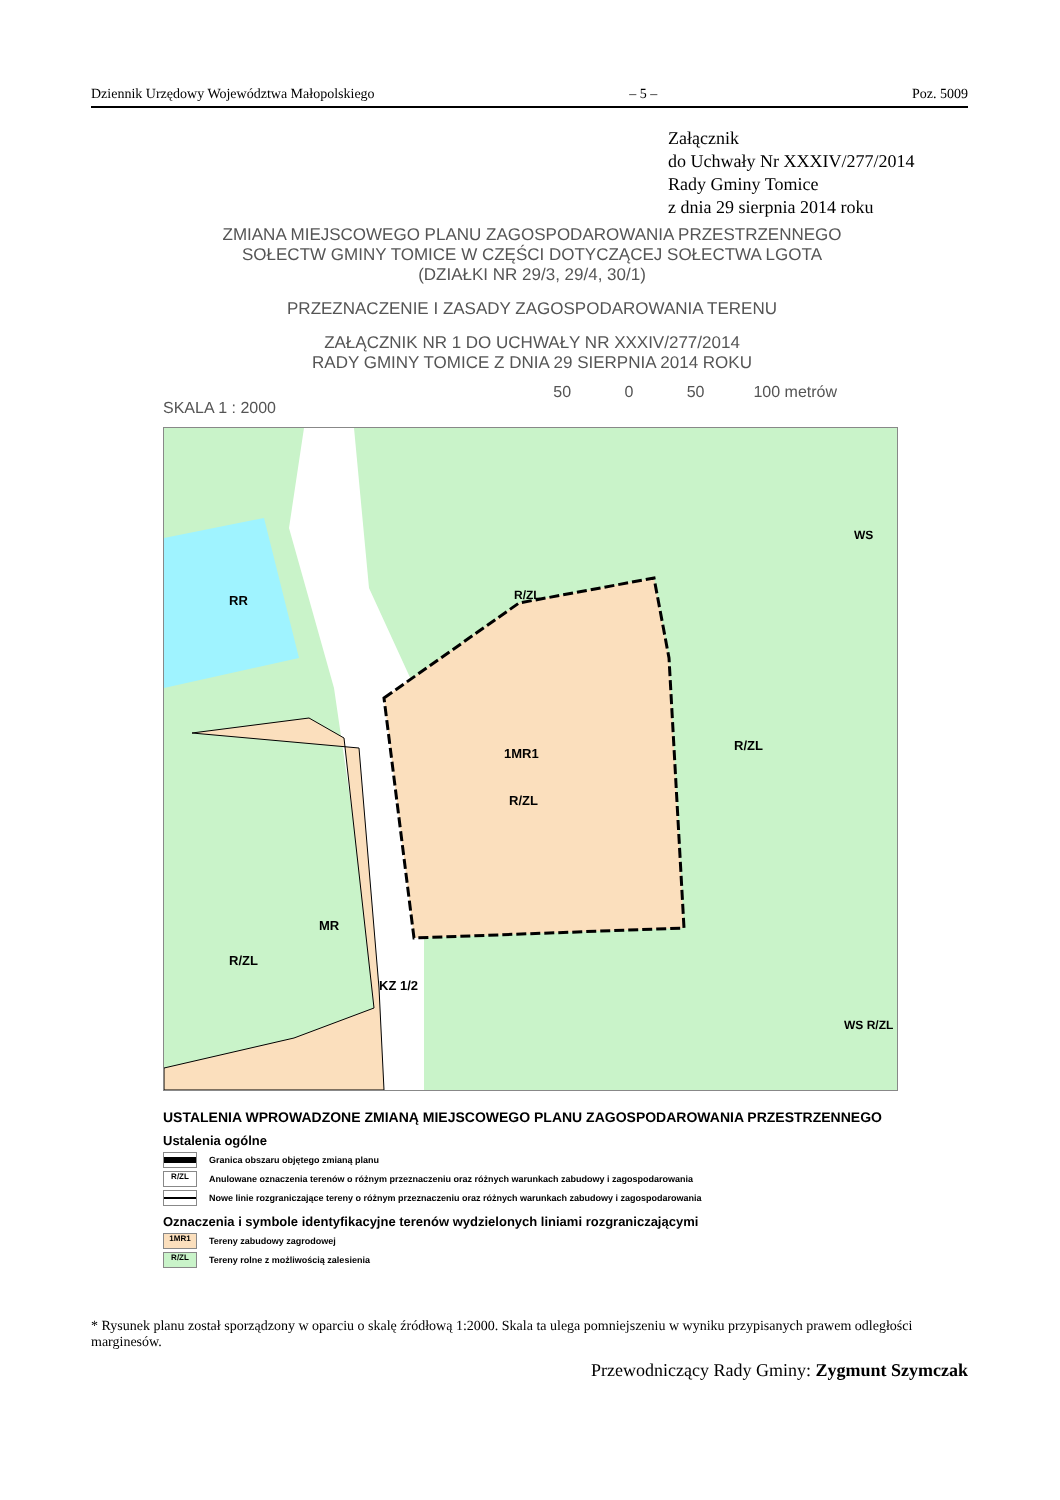Dziennik Urzędowy Województwa Małopolskiego – 5 – Poz. 5009
Załącznik
do Uchwały Nr XXXIV/277/2014
Rady Gminy Tomice
z dnia 29 sierpnia 2014 roku
ZMIANA MIEJSCOWEGO PLANU ZAGOSPODAROWANIA PRZESTRZENNEGO
SOŁECTW GMINY TOMICE W CZĘŚCI DOTYCZĄCEJ SOŁECTWA LGOTA
(DZIAŁKI NR 29/3, 29/4, 30/1)
PRZEZNACZENIE I ZASADY ZAGOSPODAROWANIA TERENU
ZAŁĄCZNIK NR 1 DO UCHWAŁY NR XXXIV/277/2014
RADY GMINY TOMICE Z DNIA 29 SIERPNIA 2014 ROKU
SKALA 1 : 2000 50 0 50 100 metrów
RR
1MR1
R/ZL
R/ZL
R/ZL
MR
R/ZL
KZ 1/2
WS
WS R/ZL
USTALENIA WPROWADZONE ZMIANĄ MIEJSCOWEGO PLANU ZAGOSPODAROWANIA PRZESTRZENNEGO
Ustalenia ogólne
Granica obszaru objętego zmianą planu
R/ZL Anulowane oznaczenia terenów o różnym przeznaczeniu oraz różnych warunkach zabudowy i zagospodarowania
Nowe linie rozgraniczające tereny o różnym przeznaczeniu oraz różnych warunkach zabudowy i zagospodarowania
Oznaczenia i symbole identyfikacyjne terenów wydzielonych liniami rozgraniczającymi
1MR1 Tereny zabudowy zagrodowej
R/ZL Tereny rolne z możliwością zalesienia
* Rysunek planu został sporządzony w oparciu o skalę źródłową 1:2000. Skala ta ulega pomniejszeniu w wyniku przypisanych prawem odległości marginesów.
Przewodniczący Rady Gminy: Zygmunt Szymczak